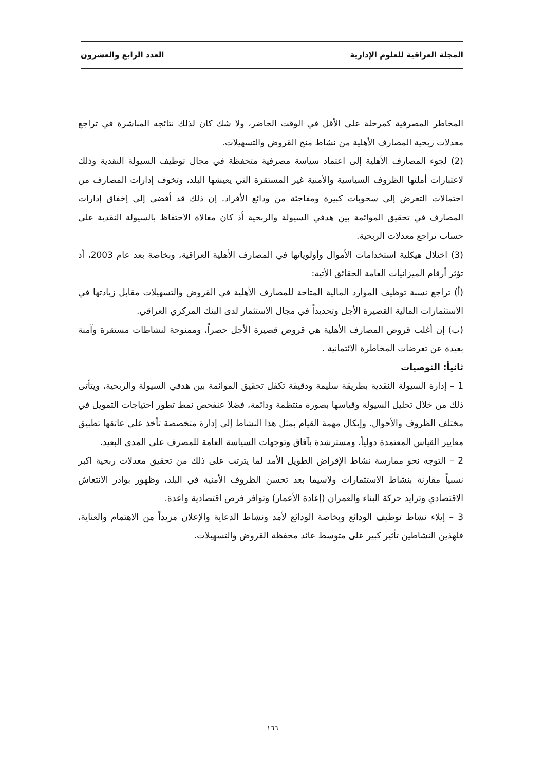المجلة العراقية للعلوم الإدارية العدد الرابع والعشرون
المخاطر المصرفية كمرحلة على الأقل في الوقت الحاضر، ولا شك كان لذلك نتائجه المباشرة في تراجع معدلات ربحية المصارف الأهلية من نشاط منح القروض والتسهيلات.
(2) لجوء المصارف الأهلية إلى اعتماد سياسة مصرفية متحفظة في مجال توظيف السيولة النقدية وذلك لاعتبارات أملتها الظروف السياسية والأمنية غير المستقرة التي يعيشها البلد، وتخوف إدارات المصارف من احتمالات التعرض إلى سحوبات كبيرة ومفاجئة من ودائع الأفراد. إن ذلك قد أفضى إلى إخفاق إدارات المصارف في تحقيق الموائمة بين هدفي السيولة والربحية أذ كان مغالاة الاحتفاظ بالسيولة النقدية على حساب تراجع معدلات الربحية.
(3) اختلال هيكلية استخدامات الأموال وأولوياتها في المصارف الأهلية العراقية، وبخاصة بعد عام 2003، أذ تؤثر أرقام الميزانيات العامة الحقائق الأتية:
(أ) تراجع نسبة توظيف الموارد المالية المتاحة للمصارف الأهلية في القروض والتسهيلات مقابل زيادتها في الاستثمارات المالية القصيرة الأجل وتحديداً في مجال الاستثمار لدى البنك المركزي العراقي.
(ب) إن أغلب قروض المصارف الأهلية هي قروض قصيرة الأجل حصراً، وممنوحة لنشاطات مستقرة وآمنة بعيدة عن تعرضات المخاطرة الائتمانية .
ثانياً: التوصيات
1 – إدارة السيولة النقدية بطريقة سليمة ودقيقة تكفل تحقيق الموائمة بين هدفي السيولة والربحية، ويتأتى ذلك من خلال تحليل السيولة وقياسها بصورة منتظمة ودائمة، فضلا عنفحص نمط تطور احتياجات التمويل في مختلف الظروف والأحوال. وإيكال مهمة القيام بمثل هذا النشاط إلى إدارة متخصصة تأخذ على عاتقها تطبيق معايير القياس المعتمدة دولياً، ومسترشدة بآفاق وتوجهات السياسة العامة للمصرف على المدى البعيد.
2 – التوجه نحو ممارسة نشاط الإقراض الطويل الأمد لما يترتب على ذلك من تحقيق معدلات ربحية اكبر نسبياً مقارنة بنشاط الاستثمارات ولاسيما بعد تحسن الظروف الأمنية في البلد، وظهور بوادر الانتعاش الاقتصادي وتزايد حركة البناء والعمران (إعادة الأعمار) وتوافر فرص اقتصادية واعدة.
3 – إيلاء نشاط توظيف الودائع وبخاصة الودائع لأمد ونشاط الدعاية والإعلان مزيداً من الاهتمام والعناية، فلهذين النشاطين تأثير كبير على متوسط عائد محفظة القروض والتسهيلات.
١٦٦